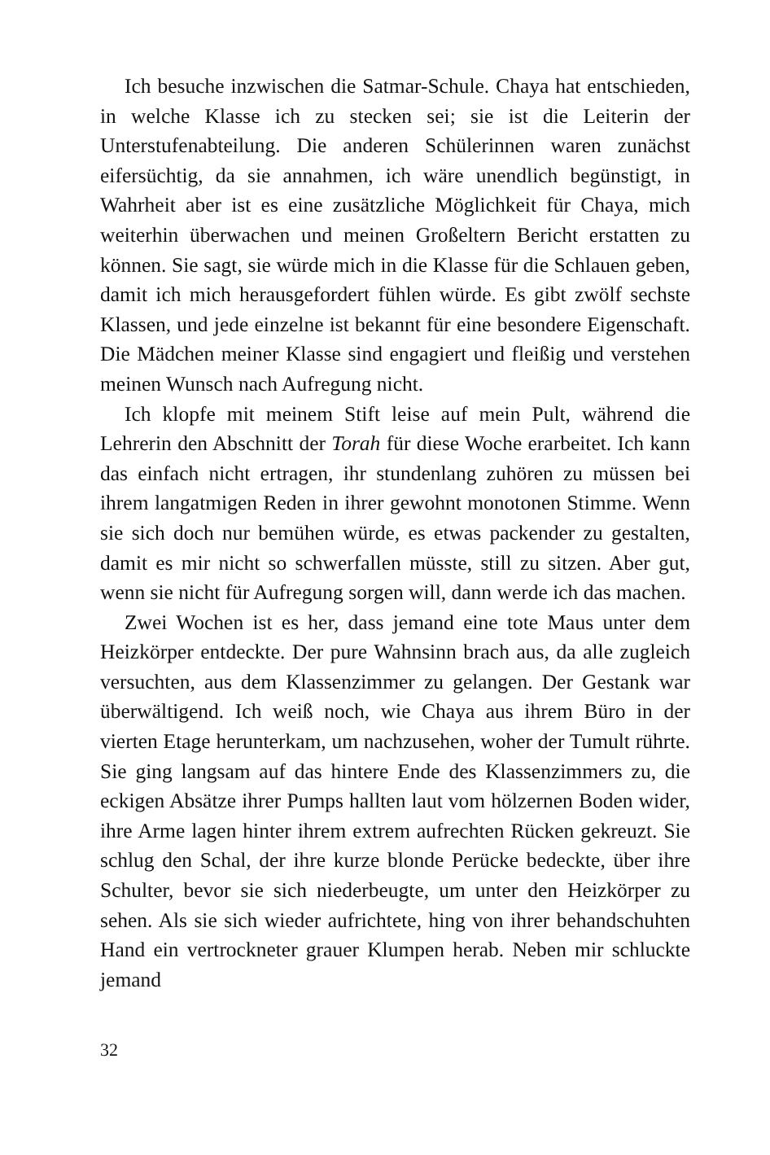Ich besuche inzwischen die Satmar-Schule. Chaya hat entschieden, in welche Klasse ich zu stecken sei; sie ist die Leiterin der Unterstufenabteilung. Die anderen Schülerinnen waren zunächst eifersüchtig, da sie annahmen, ich wäre unendlich begünstigt, in Wahrheit aber ist es eine zusätzliche Möglichkeit für Chaya, mich weiterhin überwachen und meinen Großeltern Bericht erstatten zu können. Sie sagt, sie würde mich in die Klasse für die Schlauen geben, damit ich mich herausgefordert fühlen würde. Es gibt zwölf sechste Klassen, und jede einzelne ist bekannt für eine besondere Eigenschaft. Die Mädchen meiner Klasse sind engagiert und fleißig und verstehen meinen Wunsch nach Aufregung nicht.
Ich klopfe mit meinem Stift leise auf mein Pult, während die Lehrerin den Abschnitt der Torah für diese Woche erarbeitet. Ich kann das einfach nicht ertragen, ihr stundenlang zuhören zu müssen bei ihrem langatmigen Reden in ihrer gewohnt monotonen Stimme. Wenn sie sich doch nur bemühen würde, es etwas packender zu gestalten, damit es mir nicht so schwerfallen müsste, still zu sitzen. Aber gut, wenn sie nicht für Aufregung sorgen will, dann werde ich das machen.
Zwei Wochen ist es her, dass jemand eine tote Maus unter dem Heizkörper entdeckte. Der pure Wahnsinn brach aus, da alle zugleich versuchten, aus dem Klassenzimmer zu gelangen. Der Gestank war überwältigend. Ich weiß noch, wie Chaya aus ihrem Büro in der vierten Etage herunterkam, um nachzusehen, woher der Tumult rührte. Sie ging langsam auf das hintere Ende des Klassenzimmers zu, die eckigen Absätze ihrer Pumps hallten laut vom hölzernen Boden wider, ihre Arme lagen hinter ihrem extrem aufrechten Rücken gekreuzt. Sie schlug den Schal, der ihre kurze blonde Perücke bedeckte, über ihre Schulter, bevor sie sich niederbeugte, um unter den Heizkörper zu sehen. Als sie sich wieder aufrichtete, hing von ihrer behandschuhten Hand ein vertrockneter grauer Klumpen herab. Neben mir schluckte jemand
32